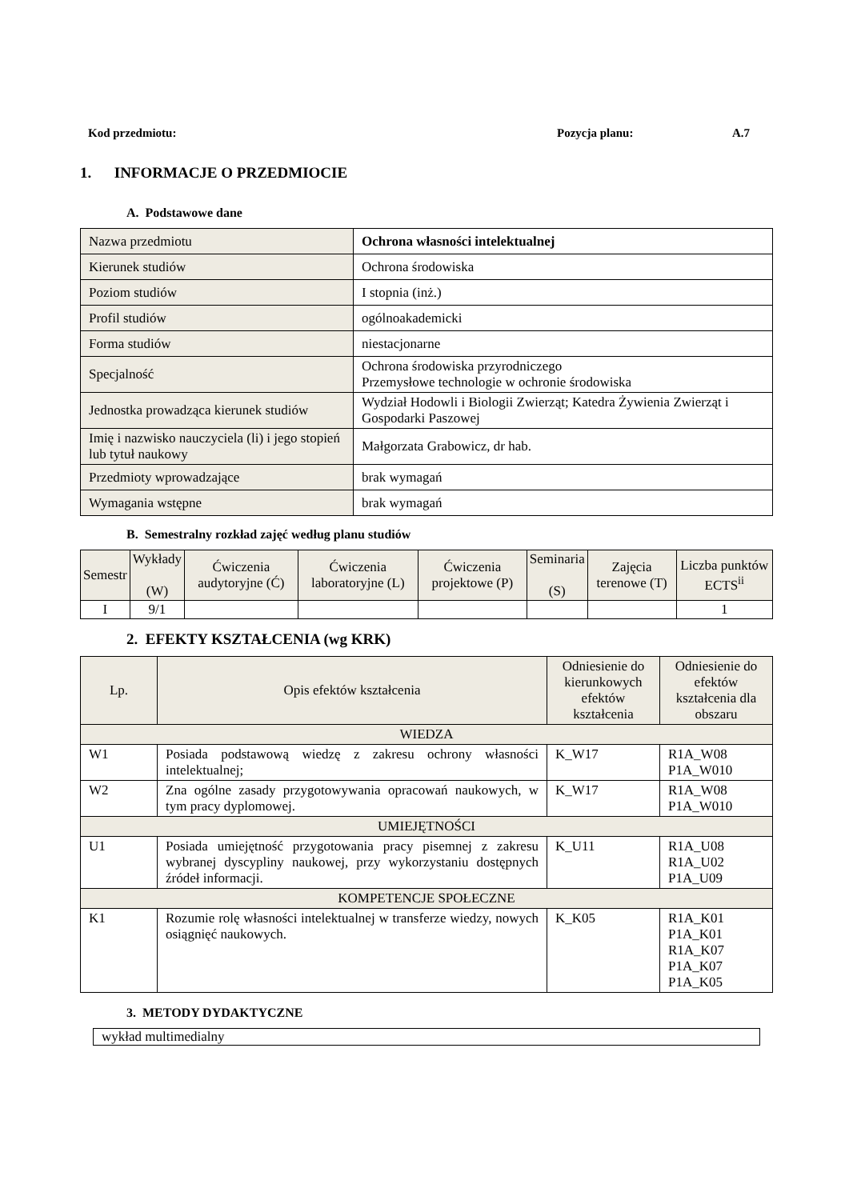Kod przedmiotu: Pozycja planu: A.7
1. INFORMACJE O PRZEDMIOCIE
A. Podstawowe dane
| Nazwa przedmiotu | Ochrona własności intelektualnej |
| Kierunek studiów | Ochrona środowiska |
| Poziom studiów | I stopnia (inż.) |
| Profil studiów | ogólnoakademicki |
| Forma studiów | niestacjonarne |
| Specjalność | Ochrona środowiska przyrodniczego Przemysłowe technologie w ochronie środowiska |
| Jednostka prowadząca kierunek studiów | Wydział Hodowli i Biologii Zwierząt; Katedra Żywienia Zwierząt i Gospodarki Paszowej |
| Imię i nazwisko nauczyciela (li) i jego stopień lub tytuł naukowy | Małgorzata Grabowicz, dr hab. |
| Przedmioty wprowadzające | brak wymagań |
| Wymagania wstępne | brak wymagań |
B. Semestralny rozkład zajęć według planu studiów
| Semestr | Wykłady (W) | Ćwiczenia audytoryjne (Ć) | Ćwiczenia laboratoryjne (L) | Ćwiczenia projektowe (P) | Seminaria (S) | Zajęcia terenowe (T) | Liczba punktów ECTS<sup>ii</sup> |
| --- | --- | --- | --- | --- | --- | --- | --- |
| I | 9/1 | | | | | | 1 |
2. EFEKTY KSZTAŁCENIA (wg KRK)
| Lp. | Opis efektów kształcenia | Odniesienie do kierunkowych efektów kształcenia | Odniesienie do efektów kształcenia dla obszaru |
| WIEDZA | | | |
| W1 | Posiada podstawową wiedzę z zakresu ochrony własności intelektualnej; | K_W17 | R1A_W08 P1A_W010 |
| W2 | Zna ogólne zasady przygotowywania opracowań naukowych, w tym pracy dyplomowej. | K_W17 | R1A_W08 P1A_W010 |
| UMIEJĘTNOŚCI | | | |
| U1 | Posiada umiejętność przygotowania pracy pisemnej z zakresu wybranej dyscypliny naukowej, przy wykorzystaniu dostępnych źródeł informacji. | K_U11 | R1A_U08 R1A_U02 P1A_U09 |
| KOMPETENCJE SPOŁECZNE | | | |
| K1 | Rozumie rolę własności intelektualnej w transferze wiedzy, nowych osiągnięć naukowych. | K_K05 | R1A_K01 P1A_K01 R1A_K07 P1A_K07 P1A_K05 |
3. METODY DYDAKTYCZNE
wykład multimedialny